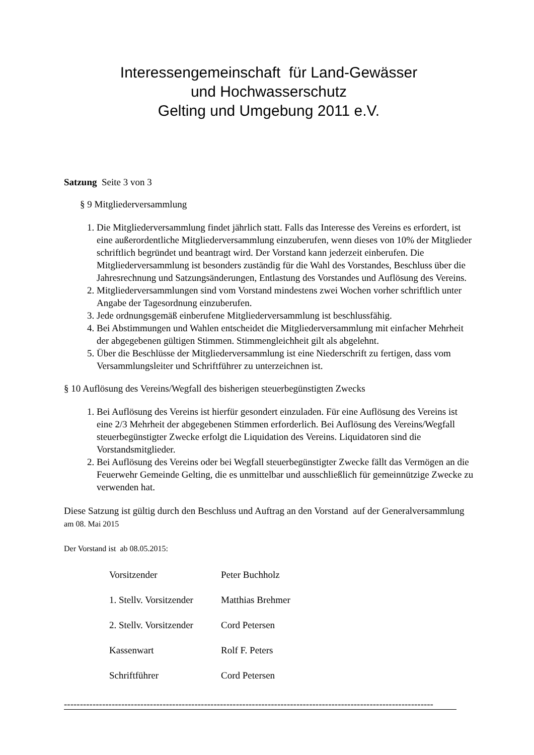Interessengemeinschaft für Land-Gewässer
und Hochwasserschutz
Gelting und Umgebung 2011 e.V.
Satzung Seite 3 von 3
§ 9 Mitgliederversammlung
1. Die Mitgliederversammlung findet jährlich statt. Falls das Interesse des Vereins es erfordert, ist eine außerordentliche Mitgliederversammlung einzuberufen, wenn dieses von 10% der Mitglieder schriftlich begründet und beantragt wird. Der Vorstand kann jederzeit einberufen. Die Mitgliederversammlung ist besonders zuständig für die Wahl des Vorstandes, Beschluss über die Jahresrechnung und Satzungsänderungen, Entlastung des Vorstandes und Auflösung des Vereins.
2. Mitgliederversammlungen sind vom Vorstand mindestens zwei Wochen vorher schriftlich unter Angabe der Tagesordnung einzuberufen.
3. Jede ordnungsgemäß einberufene Mitgliederversammlung ist beschlussfähig.
4. Bei Abstimmungen und Wahlen entscheidet die Mitgliederversammlung mit einfacher Mehrheit der abgegebenen gültigen Stimmen. Stimmengleichheit gilt als abgelehnt.
5. Über die Beschlüsse der Mitgliederversammlung ist eine Niederschrift zu fertigen, dass vom Versammlungsleiter und Schriftführer zu unterzeichnen ist.
§ 10 Auflösung des Vereins/Wegfall des bisherigen steuerbegünstigten Zwecks
1. Bei Auflösung des Vereins ist hierfür gesondert einzuladen. Für eine Auflösung des Vereins ist eine 2/3 Mehrheit der abgegebenen Stimmen erforderlich. Bei Auflösung des Vereins/Wegfall steuerbegünstigter Zwecke erfolgt die Liquidation des Vereins. Liquidatoren sind die Vorstandsmitglieder.
2. Bei Auflösung des Vereins oder bei Wegfall steuerbegünstigter Zwecke fällt das Vermögen an die Feuerwehr Gemeinde Gelting, die es unmittelbar und ausschließlich für gemeinnützige Zwecke zu verwenden hat.
Diese Satzung ist gültig durch den Beschluss und Auftrag an den Vorstand auf der Generalversammlung am 08. Mai 2015
Der Vorstand ist ab 08.05.2015:
| Vorsitzender | Peter Buchholz |
| 1. Stellv. Vorsitzender | Matthias Brehmer |
| 2. Stellv. Vorsitzender | Cord Petersen |
| Kassenwart | Rolf F. Peters |
| Schriftführer | Cord Petersen |
--------------------------------------------------------------------------------------------------------------------